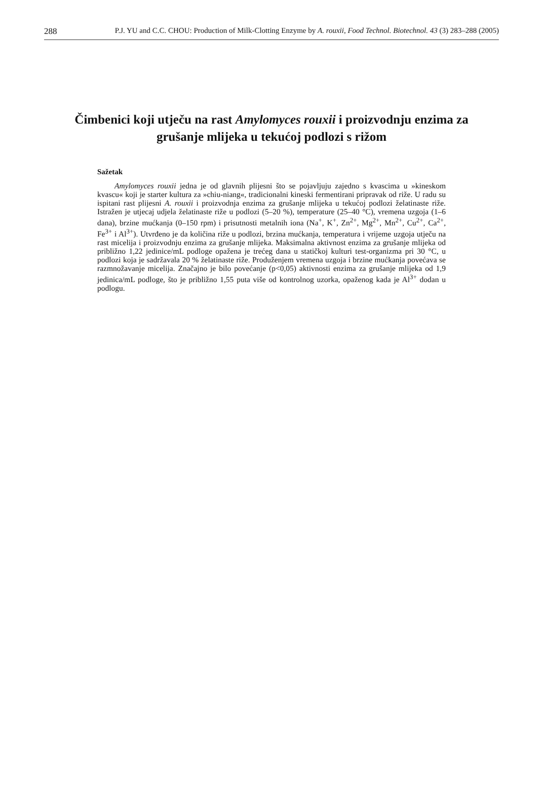288 P.J. YU and C.C. CHOU: Production of Milk-Clotting Enzyme by A. rouxii, Food Technol. Biotechnol. 43 (3) 283–288 (2005)
Čimbenici koji utječu na rast Amylomyces rouxii i proizvodnju enzima za grušanje mlijeka u tekućoj podlozi s rižom
Sažetak
Amylomyces rouxii jedna je od glavnih plijesni što se pojavljuju zajedno s kvascima u »kineskom kvascu« koji je starter kultura za »chiu-niang«, tradicionalni kineski fermentirani pripravak od riže. U radu su ispitani rast plijesni A. rouxii i proizvodnja enzima za grušanje mlijeka u tekućoj podlozi želatinaste riže. Istražen je utjecaj udjela želatinaste riže u podlozi (5–20 %), temperature (25–40 °C), vremena uzgoja (1–6 dana), brzine mućkanja (0–150 rpm) i prisutnosti metalnih iona (Na<sup>+</sup>, K<sup>+</sup>, Zn<sup>2+</sup>, Mg<sup>2+</sup>, Mn<sup>2+</sup>, Cu<sup>2+</sup>, Ca<sup>2+</sup>, Fe<sup>3+</sup> i Al<sup>3+</sup>). Utvrđeno je da količina riže u podlozi, brzina mućkanja, temperatura i vrijeme uzgoja utječu na rast micelija i proizvodnju enzima za grušanje mlijeka. Maksimalna aktivnost enzima za grušanje mlijeka od približno 1,22 jedinice/mL podloge opažena je trećeg dana u statičkoj kulturi test-organizma pri 30 °C, u podlozi koja je sadržavala 20 % želatinaste riže. Produženjem vremena uzgoja i brzine mućkanja povećava se razmnožavanje micelija. Značajno je bilo povećanje (p<0,05) aktivnosti enzima za grušanje mlijeka od 1,9 jedinica/mL podloge, što je približno 1,55 puta više od kontrolnog uzorka, opaženog kada je Al<sup>3+</sup> dodan u podlogu.